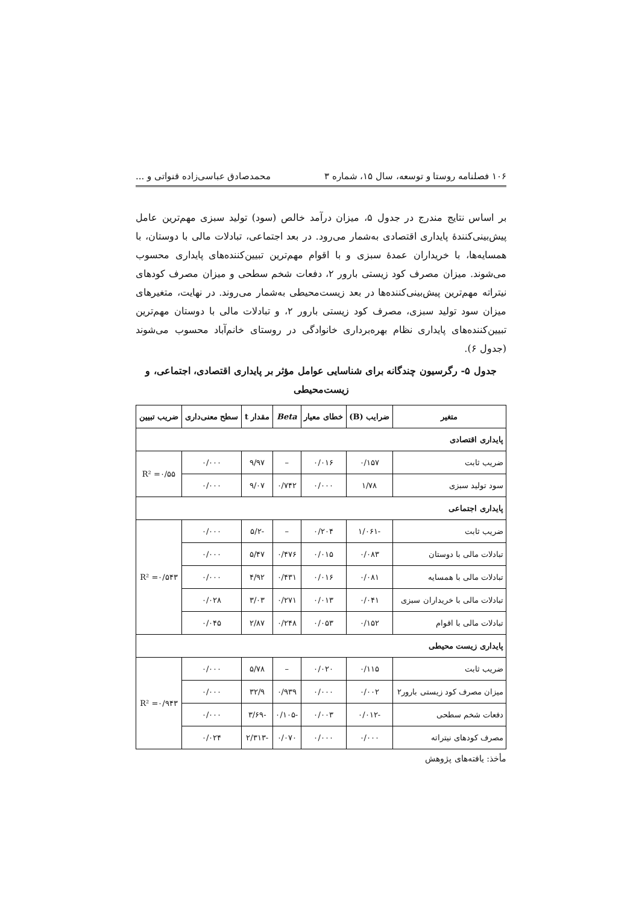۱۰۶ فصلنامه روستا و توسعه، سال ۱۵، شماره ۳ محمدصادق عباسی‌زاده قنواتی و ...
بر اساس نتایج مندرج در جدول ۵، میزان درآمد خالص (سود) تولید سبزی مهم‌ترین عامل پیش‌بینی‌کنندهٔ پایداری اقتصادی به‌شمار می‌رود. در بعد اجتماعی، تبادلات مالی با دوستان، با همسایه‌ها، با خریداران عمدهٔ سبزی و با اقوام مهم‌ترین تبیین‌کننده‌های پایداری محسوب می‌شوند. میزان مصرف کود زیستی بارور ۲، دفعات شخم سطحی و میزان مصرف کودهای نیتراته مهم‌ترین پیش‌بینی‌کننده‌ها در بعد زیست‌محیطی به‌شمار می‌روند. در نهایت، متغیرهای میزان سود تولید سبزی، مصرف کود زیستی بارور ۲، و تبادلات مالی با دوستان مهم‌ترین تبیین‌کننده‌های پایداری نظام بهره‌برداری خانوادگی در روستای خانم‌آباد محسوب می‌شوند (جدول ۶).
جدول ۵- رگرسیون چندگانه برای شناسایی عوامل مؤثر بر پایداری اقتصادی، اجتماعی، و زیست‌محیطی
| متغیر | ضرایب (B) | خطای معیار | Beta | مقدار t | سطح معنی‌داری | ضریب تبیین |
| --- | --- | --- | --- | --- | --- | --- |
| پایداری اقتصادی | | | | | | |
| ضریب ثابت | ۰/۱۵۷ | ۰/۰۱۶ | – | ۹/۹۷ | ۰/۰۰۰ | R² =۰/۵۵ |
| سود تولید سبزی | ۱/۷۸ | ۰/۰۰۰ | ۰/۷۴۲ | ۹/۰۷ | ۰/۰۰۰ | |
| پایداری اجتماعی | | | | | | |
| ضریب ثابت | -۱/۰۶۱ | ۰/۲۰۴ | – | -۵/۲ | ۰/۰۰۰ | R² =۰/۵۴۳ |
| تبادلات مالی با دوستان | ۰/۰۸۳ | ۰/۰۱۵ | ۰/۴۷۶ | ۵/۴۷ | ۰/۰۰۰ | |
| تبادلات مالی با همسایه | ۰/۰۸۱ | ۰/۰۱۶ | ۰/۴۳۱ | ۴/۹۲ | ۰/۰۰۰ | |
| تبادلات مالی با خریداران سبزی | ۰/۰۴۱ | ۰/۰۱۳ | ۰/۲۷۱ | ۳/۰۳ | ۰/۰۲۸ | |
| تبادلات مالی با اقوام | ۰/۱۵۲ | ۰/۰۵۳ | ۰/۲۴۸ | ۲/۸۷ | ۰/۰۴۵ | |
| پایداری زیست محیطی | | | | | | |
| ضریب ثابت | ۰/۱۱۵ | ۰/۰۲۰ | – | ۵/۷۸ | ۰/۰۰۰ | R² =۰/۹۴۳ |
| میزان مصرف کود زیستی بارور۲ | ۰/۰۰۲ | ۰/۰۰۰ | ۰/۹۳۹ | ۳۲/۹ | ۰/۰۰۰ | |
| دفعات شخم سطحی | -۰/۰۱۲ | ۰/۰۰۳ | -۰/۱۰۵ | -۳/۶۹ | ۰/۰۰۰ | |
| مصرف کودهای نیتراته | ۰/۰۰۰ | ۰/۰۰۰ | ۰/۰۷۰ | -۲/۳۱۳ | ۰/۰۲۴ | |
مأخذ: یافته‌های پژوهش